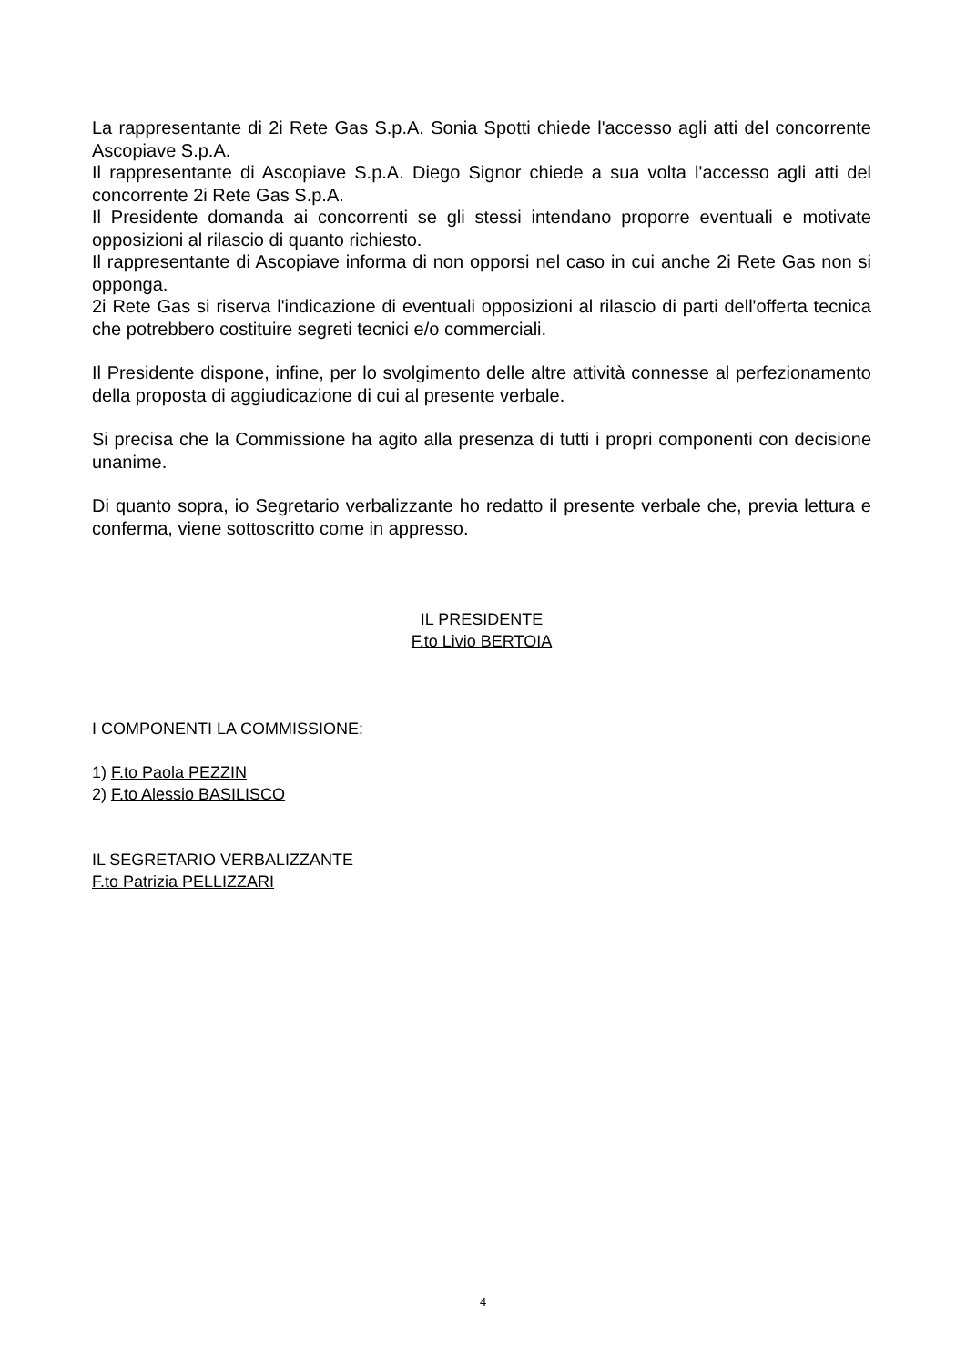La rappresentante di 2i Rete Gas S.p.A. Sonia Spotti chiede l'accesso agli atti del concorrente Ascopiave S.p.A.
Il rappresentante di Ascopiave S.p.A. Diego Signor chiede a sua volta l'accesso agli atti del concorrente 2i Rete Gas S.p.A.
Il Presidente domanda ai concorrenti se gli stessi intendano proporre eventuali e motivate opposizioni al rilascio di quanto richiesto.
Il rappresentante di Ascopiave informa di non opporsi nel caso in cui anche 2i Rete Gas non si opponga.
2i Rete Gas si riserva l'indicazione di eventuali opposizioni al rilascio di parti dell'offerta tecnica che potrebbero costituire segreti tecnici e/o commerciali.
Il Presidente dispone, infine, per lo svolgimento delle altre attività connesse al perfezionamento della proposta di aggiudicazione di cui al presente verbale.
Si precisa che la Commissione ha agito alla presenza di tutti i propri componenti con decisione unanime.
Di quanto sopra, io Segretario verbalizzante ho redatto il presente verbale che, previa lettura e conferma, viene sottoscritto come in appresso.
IL PRESIDENTE
F.to Livio BERTOIA
I COMPONENTI LA COMMISSIONE:
1) F.to Paola PEZZIN
2) F.to Alessio BASILISCO
IL SEGRETARIO VERBALIZZANTE
F.to Patrizia PELLIZZARI
4